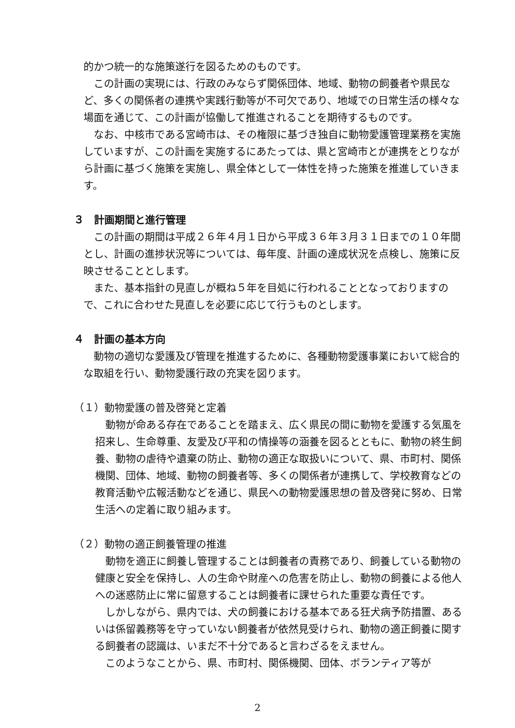的かつ統一的な施策遂行を図るためのものです。
この計画の実現には、行政のみならず関係団体、地域、動物の飼養者や県民など、多くの関係者の連携や実践行動等が不可欠であり、地域での日常生活の様々な場面を通じて、この計画が協働して推進されることを期待するものです。
なお、中核市である宮崎市は、その権限に基づき独自に動物愛護管理業務を実施していますが、この計画を実施するにあたっては、県と宮崎市とが連携をとりながら計画に基づく施策を実施し、県全体として一体性を持った施策を推進していきます。
３　計画期間と進行管理
この計画の期間は平成２６年４月１日から平成３６年３月３１日までの１０年間とし、計画の進捗状況等については、毎年度、計画の達成状況を点検し、施策に反映させることとします。
また、基本指針の見直しが概ね５年を目処に行われることとなっておりますので、これに合わせた見直しを必要に応じて行うものとします。
４　計画の基本方向
動物の適切な愛護及び管理を推進するために、各種動物愛護事業において総合的な取組を行い、動物愛護行政の充実を図ります。
（１）動物愛護の普及啓発と定着
動物が命ある存在であることを踏まえ、広く県民の間に動物を愛護する気風を招来し、生命尊重、友愛及び平和の情操等の涵養を図るとともに、動物の終生飼養、動物の虐待や遺棄の防止、動物の適正な取扱いについて、県、市町村、関係機関、団体、地域、動物の飼養者等、多くの関係者が連携して、学校教育などの教育活動や広報活動などを通じ、県民への動物愛護思想の普及啓発に努め、日常生活への定着に取り組みます。
（２）動物の適正飼養管理の推進
動物を適正に飼養し管理することは飼養者の責務であり、飼養している動物の健康と安全を保持し、人の生命や財産への危害を防止し、動物の飼養による他人への迷惑防止に常に留意することは飼養者に課せられた重要な責任です。
しかしながら、県内では、犬の飼養における基本である狂犬病予防措置、あるいは係留義務等を守っていない飼養者が依然見受けられ、動物の適正飼養に関する飼養者の認識は、いまだ不十分であると言わざるをえません。
このようなことから、県、市町村、関係機関、団体、ボランティア等が
2